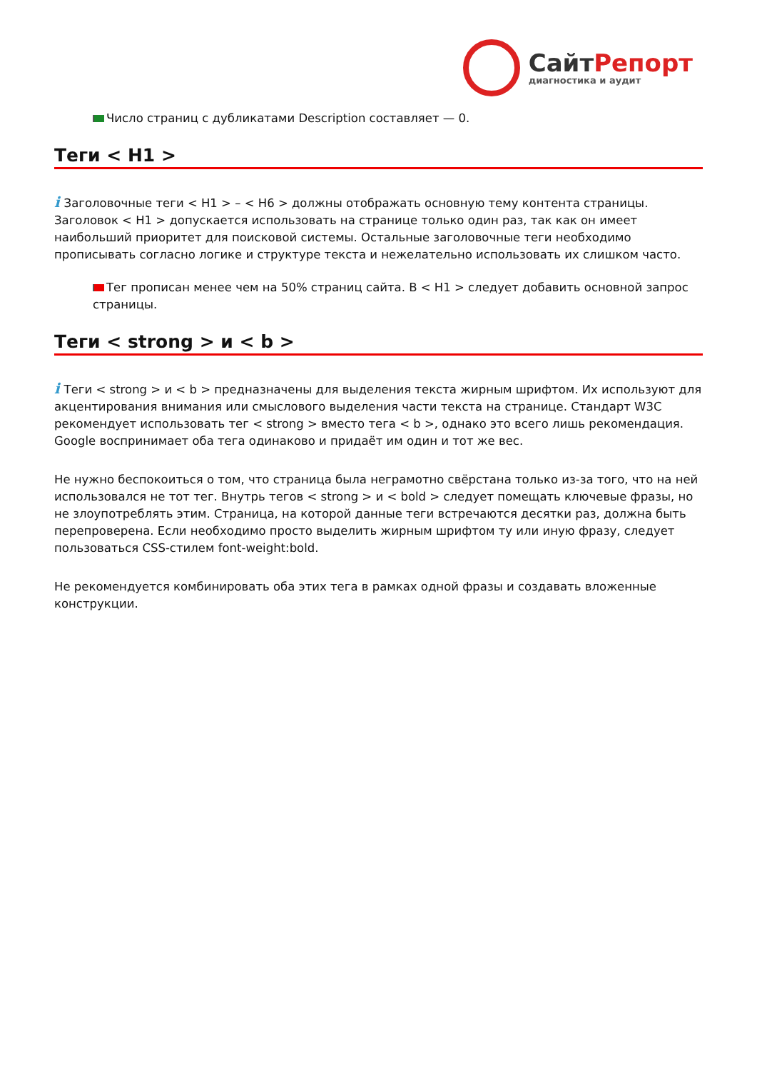Сайт Репорт
диагностика и аудит
Число страниц с дубликатами Description составляет — 0.
Теги < H1 >
i Заголовочные теги < H1 > – < H6 > должны отображать основную тему контента страницы. Заголовок < H1 > допускается использовать на странице только один раз, так как он имеет наибольший приоритет для поисковой системы. Остальные заголовочные теги необходимо прописывать согласно логике и структуре текста и нежелательно использовать их слишком часто.
Тег прописан менее чем на 50% страниц сайта. В < H1 > следует добавить основной запрос страницы.
Теги < strong > и < b >
i Теги < strong > и < b > предназначены для выделения текста жирным шрифтом. Их используют для акцентирования внимания или смыслового выделения части текста на странице. Стандарт W3C рекомендует использовать тег < strong > вместо тега < b >, однако это всего лишь рекомендация. Google воспринимает оба тега одинаково и придаёт им один и тот же вес.
Не нужно беспокоиться о том, что страница была неграмотно свёрстана только из-за того, что на ней использовался не тот тег. Внутрь тегов < strong > и < bold > следует помещать ключевые фразы, но не злоупотреблять этим. Страница, на которой данные теги встречаются десятки раз, должна быть перепроверена. Если необходимо просто выделить жирным шрифтом ту или иную фразу, следует пользоваться CSS-стилем font-weight:bold.
Не рекомендуется комбинировать оба этих тега в рамках одной фразы и создавать вложенные конструкции.